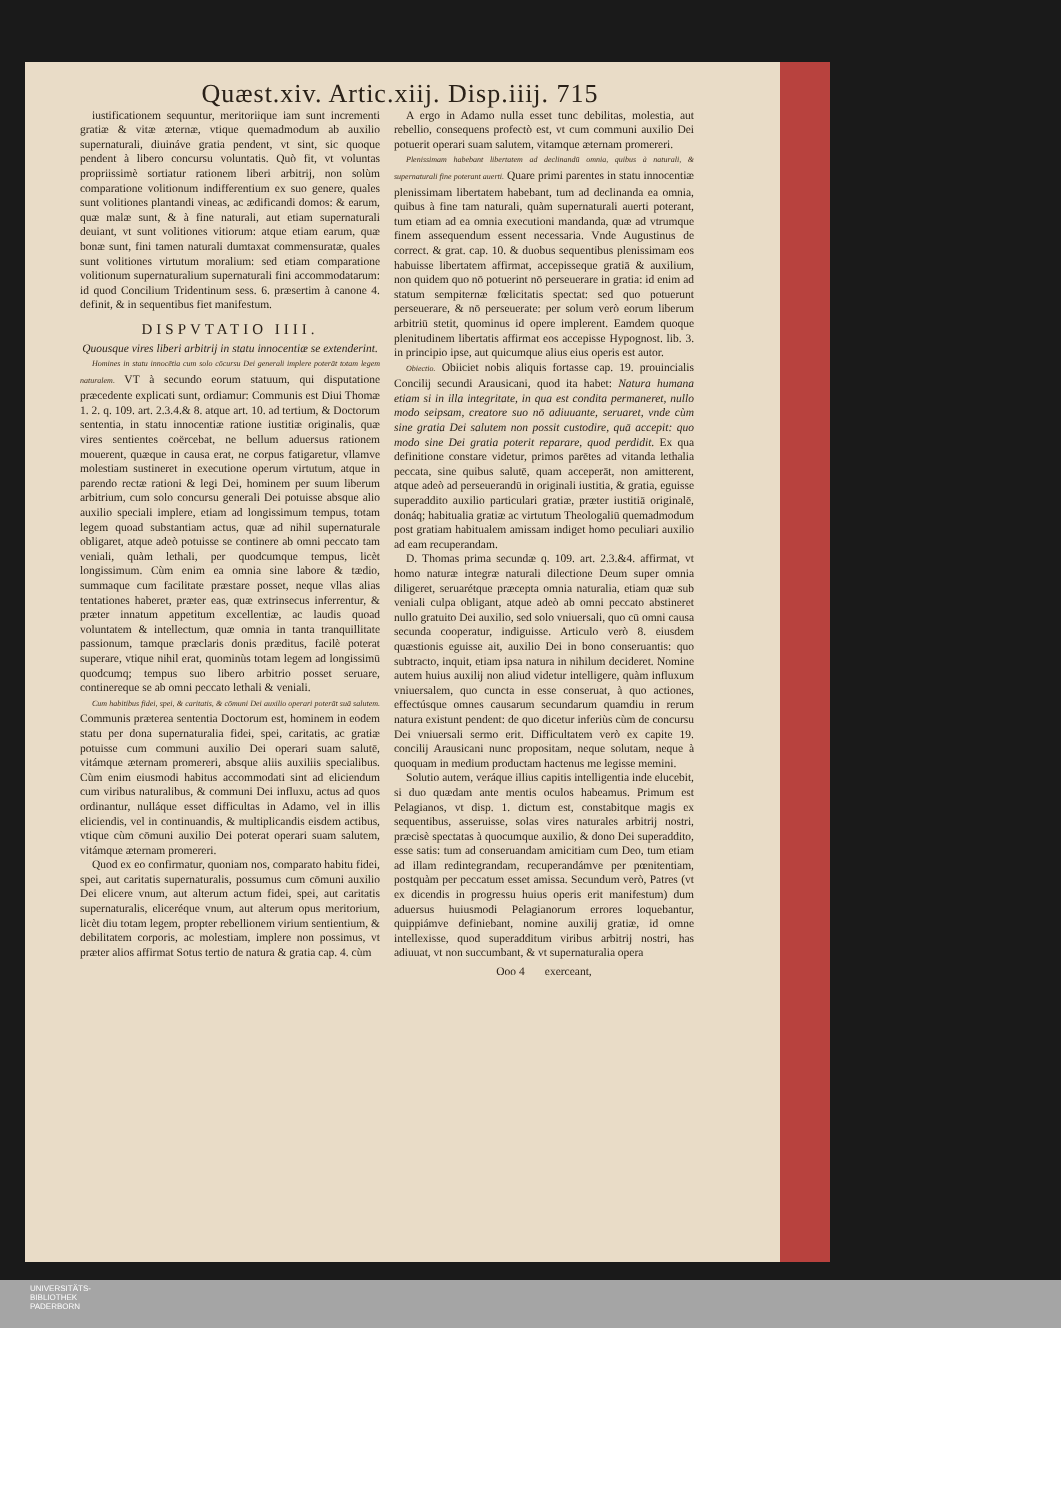Quæst.xiv. Artic.xiij. Disp.iiij. 715
iustificationem sequuntur, meritoriique iam sunt incrementi gratiæ & vitæ æternæ, vtique quemadmodum ab auxilio supernaturali, diuináve gratia pendent, vt sint, sic quoque pendent à libero concursu voluntatis. Quò fit, vt voluntas propriissimè sortiatur rationem liberi arbitrij, non solùm comparatione volitionum indifferentium ex suo genere, quales sunt volitiones plantandi vineas, ac ædificandi domos: & earum, quæ malæ sunt, & à fine naturali, aut etiam supernaturali deuiant, vt sunt volitiones vitiorum: atque etiam earum, quæ bonæ sunt, fini tamen naturali dumtaxat commensuratæ, quales sunt volitiones virtutum moralium: sed etiam comparatione volitionum supernaturalium supernaturali fini accommodatarum: id quod Concilium Tridentinum sess. 6. præsertim à canone 4. definit, & in sequentibus fiet manifestum.
DISPVTATIO IIII.
Quousque vires liberi arbitrij in statu innocentiæ se extenderint.
Homines in statu innocētia cum solo cōcursu Dei generali implere poterāt totam legem naturalem. VT à secundo eorum statuum, qui disputatione præcedente explicati sunt, ordiamur: Communis est Diui Thomæ 1. 2. q. 109. art. 2.3.4.& 8. atque art. 10. ad tertium, & Doctorum sententia, in statu innocentiæ ratione iustitiæ originalis, quæ vires sentientes coërcebat, ne bellum aduersus rationem mouerent, quæque in causa erat, ne corpus fatigaretur, vllamve molestiam sustineret in executione operum virtutum, atque in parendo rectæ rationi & legi Dei, hominem per suum liberum arbitrium, cum solo concursu generali Dei potuisse absque alio auxilio speciali implere, etiam ad longissimum tempus, totam legem quoad substantiam actus, quæ ad nihil supernaturale obligaret, atque adeò potuisse se continere ab omni peccato tam veniali, quàm lethali, per quodcumque tempus, licèt longissimum. Cùm enim ea omnia sine labore & tædio, summaque cum facilitate præstare posset, neque vllas alias tentationes haberet, præter eas, quæ extrinsecus inferrentur, & præter innatum appetitum excellentiæ, ac laudis quoad voluntatem & intellectum, quæ omnia in tanta tranquillitate passionum, tamque præclaris donis præditus, facilè poterat superare, vtique nihil erat, quominùs totam legem ad longissimū quodcumq; tempus suo libero arbitrio posset seruare, continereque se ab omni peccato lethali & veniali.
Cum habitibus fidei, spei, & caritatis, & cōmuni Dei auxilio operari poterāt suā salutem. Communis præterea sententia Doctorum est, hominem in eodem statu per dona supernaturalia fidei, spei, caritatis, ac gratiæ potuisse cum communi auxilio Dei operari suam salutē, vitámque æternam promereri, absque aliis auxiliis specialibus. Cùm enim eiusmodi habitus accommodati sint ad eliciendum cum viribus naturalibus, & communi Dei influxu, actus ad quos ordinantur, nulláque esset difficultas in Adamo, vel in illis eliciendis, vel in continuandis, & multiplicandis eisdem actibus, vtique cùm cōmuni auxilio Dei poterat operari suam salutem, vitámque æternam promereri.
Quod ex eo confirmatur, quoniam nos, comparato habitu fidei, spei, aut caritatis supernaturalis, possumus cum cōmuni auxilio Dei elicere vnum, aut alterum actum fidei, spei, aut caritatis supernaturalis, eliceréque vnum, aut alterum opus meritorium, licèt diu totam legem, propter rebellionem virium sentientium, & debilitatem corporis, ac molestiam, implere non possimus, vt præter alios affirmat Sotus tertio de natura & gratia cap. 4. cùm
A ergo in Adamo nulla esset tunc debilitas, molestia, aut rebellio, consequens profectò est, vt cum communi auxilio Dei potuerit operari suam salutem, vitamque æternam promereri.
Plenissimam habebant libertatem ad declinandū omnia, quibus à naturali, & supernaturali fine poterant auerti. Quare primi parentes in statu innocentiæ plenissimam libertatem habebant, tum ad declinanda ea omnia, quibus à fine tam naturali, quàm supernaturali auerti poterant, tum etiam ad ea omnia executioni mandanda, quæ ad vtrumque finem assequendum essent necessaria. Vnde Augustinus de correct. & grat. cap. 10. & duobus sequentibus plenissimam eos habuisse libertatem affirmat, accepisseque gratiā & auxilium, non quidem quo nō potuerint nō perseuerare in gratia: id enim ad statum sempiternæ fœlicitatis spectat: sed quo potuerunt perseuerare, & nō perseuerate: per solum verò eorum liberum arbitriū stetit, quominus id opere implerent. Eamdem quoque plenitudinem libertatis affirmat eos accepisse Hypognost. lib. 3. in principio ipse, aut quicumque alius eius operis est autor.
Obiectio. Obiiciet nobis aliquis fortasse cap. 19. prouincialis Concilij secundi Arausicani, quod ita habet: Natura humana etiam si in illa integritate, in qua est condita permaneret, nullo modo seipsam, creatore suo nō adiuuante, seruaret, vnde cùm sine gratia Dei salutem non possit custodire, quā accepit: quo modo sine Dei gratia poterit reparare, quod perdidit. Ex qua definitione constare videtur, primos parētes ad vitanda lethalia peccata, sine quibus salutē, quam acceperāt, non amitterent, atque adeò ad perseuerandū in originali iustitia, & gratia, eguisse superaddito auxilio particulari gratiæ, præter iustitiā originalē, donáq; habitualia gratiæ ac virtutum Theologaliū quemadmodum post gratiam habitualem amissam indiget homo peculiari auxilio ad eam recuperandam.
D. Thomas prima secundæ q. 109. art. 2.3.&4. affirmat, vt homo naturæ integræ naturali dilectione Deum super omnia diligeret, seruarétque præcepta omnia naturalia, etiam quæ sub veniali culpa obligant, atque adeò ab omni peccato abstineret nullo gratuito Dei auxilio, sed solo vniuersali, quo cū omni causa secunda cooperatur, indiguisse. Articulo verò 8. eiusdem quæstionis eguisse ait, auxilio Dei in bono conseruantis: quo subtracto, inquit, etiam ipsa natura in nihilum decideret. Nomine autem huius auxilij non aliud videtur intelligere, quàm influxum vniuersalem, quo cuncta in esse conseruat, à quo actiones, effectúsque omnes causarum secundarum quamdiu in rerum natura existunt pendent: de quo dicetur inferiùs cùm de concursu Dei vniuersali sermo erit. Difficultatem verò ex capite 19. concilij Arausicani nunc propositam, neque solutam, neque à quoquam in medium productam hactenus me legisse memini.
Solutio autem, veráque illius capitis intelligentia inde elucebit, si duo quædam ante mentis oculos habeamus. Primum est Pelagianos, vt disp. 1. dictum est, constabitque magis ex sequentibus, asseruisse, solas vires naturales arbitrij nostri, præcisè spectatas à quocumque auxilio, & dono Dei superaddito, esse satis: tum ad conseruandam amicitiam cum Deo, tum etiam ad illam redintegrandam, recuperandámve per pœnitentiam, postquàm per peccatum esset amissa. Secundum verò, Patres (vt ex dicendis in progressu huius operis erit manifestum) dum aduersus huiusmodi Pelagianorum errores loquebantur, quippiámve definiebant, nomine auxilij gratiæ, id omne intellexisse, quod superadditum viribus arbitrij nostri, has adiuuat, vt non succumbant, & vt supernaturalia opera
Ooo 4 exerceant,
UNIVERSITÄTS-
BIBLIOTHEK
PADERBORN